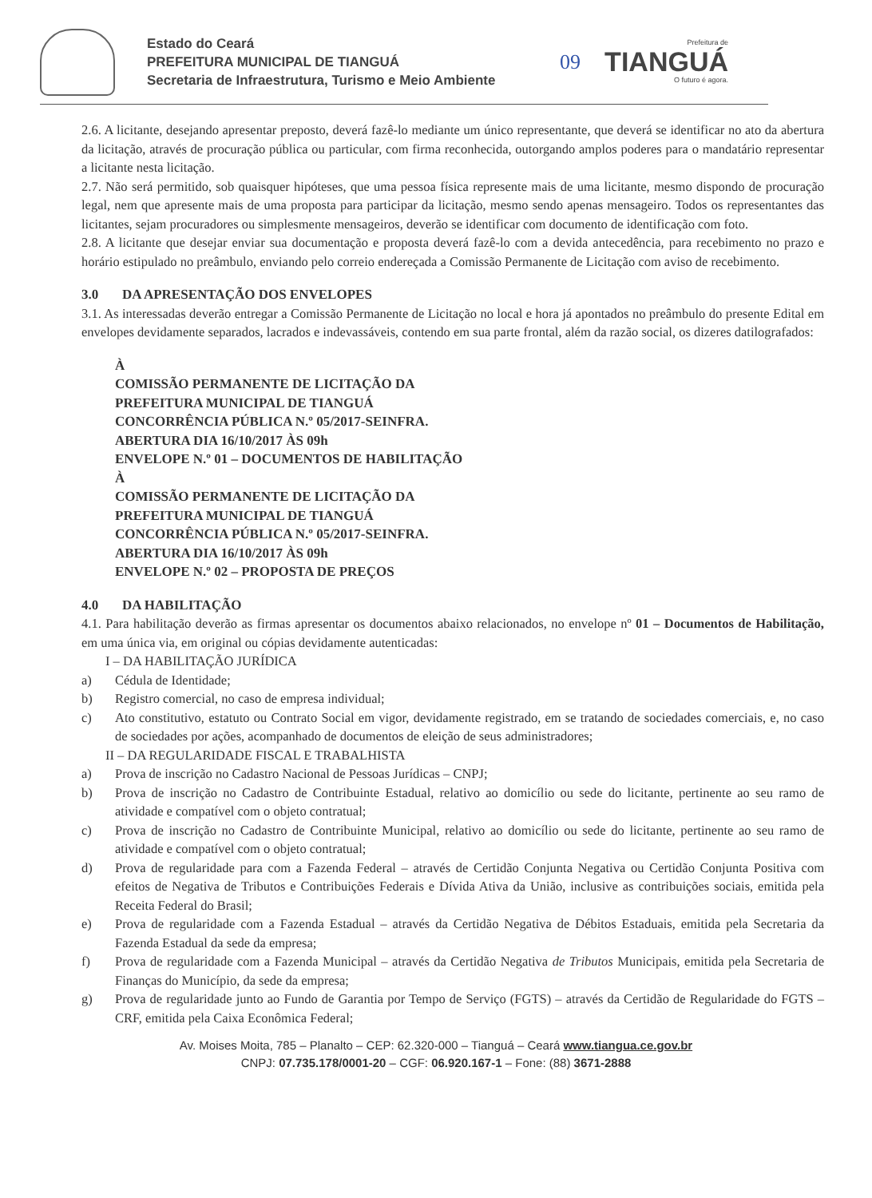Estado do Ceará
PREFEITURA MUNICIPAL DE TIANGUÁ
Secretaria de Infraestrutura, Turismo e Meio Ambiente
09
Prefeitura de
TIANGUÁ
O futuro é agora.
2.6. A licitante, desejando apresentar preposto, deverá fazê-lo mediante um único representante, que deverá se identificar no ato da abertura da licitação, através de procuração pública ou particular, com firma reconhecida, outorgando amplos poderes para o mandatário representar a licitante nesta licitação.
2.7. Não será permitido, sob quaisquer hipóteses, que uma pessoa física represente mais de uma licitante, mesmo dispondo de procuração legal, nem que apresente mais de uma proposta para participar da licitação, mesmo sendo apenas mensageiro. Todos os representantes das licitantes, sejam procuradores ou simplesmente mensageiros, deverão se identificar com documento de identificação com foto.
2.8. A licitante que desejar enviar sua documentação e proposta deverá fazê-lo com a devida antecedência, para recebimento no prazo e horário estipulado no preâmbulo, enviando pelo correio endereçada a Comissão Permanente de Licitação com aviso de recebimento.
3.0 DA APRESENTAÇÃO DOS ENVELOPES
3.1. As interessadas deverão entregar a Comissão Permanente de Licitação no local e hora já apontados no preâmbulo do presente Edital em envelopes devidamente separados, lacrados e indevassáveis, contendo em sua parte frontal, além da razão social, os dizeres datilografados:
À
COMISSÃO PERMANENTE DE LICITAÇÃO DA
PREFEITURA MUNICIPAL DE TIANGUÁ
CONCORRÊNCIA PÚBLICA N.º 05/2017-SEINFRA.
ABERTURA DIA 16/10/2017 ÀS 09h
ENVELOPE N.º 01 – DOCUMENTOS DE HABILITAÇÃO
À
COMISSÃO PERMANENTE DE LICITAÇÃO DA
PREFEITURA MUNICIPAL DE TIANGUÁ
CONCORRÊNCIA PÚBLICA N.º 05/2017-SEINFRA.
ABERTURA DIA 16/10/2017 ÀS 09h
ENVELOPE N.º 02 – PROPOSTA DE PREÇOS
4.0 DA HABILITAÇÃO
4.1. Para habilitação deverão as firmas apresentar os documentos abaixo relacionados, no envelope nº 01 – Documentos de Habilitação, em uma única via, em original ou cópias devidamente autenticadas:
I – DA HABILITAÇÃO JURÍDICA
a) Cédula de Identidade;
b) Registro comercial, no caso de empresa individual;
c) Ato constitutivo, estatuto ou Contrato Social em vigor, devidamente registrado, em se tratando de sociedades comerciais, e, no caso de sociedades por ações, acompanhado de documentos de eleição de seus administradores;
II – DA REGULARIDADE FISCAL E TRABALHISTA
a) Prova de inscrição no Cadastro Nacional de Pessoas Jurídicas – CNPJ;
b) Prova de inscrição no Cadastro de Contribuinte Estadual, relativo ao domicílio ou sede do licitante, pertinente ao seu ramo de atividade e compatível com o objeto contratual;
c) Prova de inscrição no Cadastro de Contribuinte Municipal, relativo ao domicílio ou sede do licitante, pertinente ao seu ramo de atividade e compatível com o objeto contratual;
d) Prova de regularidade para com a Fazenda Federal – através de Certidão Conjunta Negativa ou Certidão Conjunta Positiva com efeitos de Negativa de Tributos e Contribuições Federais e Dívida Ativa da União, inclusive as contribuições sociais, emitida pela Receita Federal do Brasil;
e) Prova de regularidade com a Fazenda Estadual – através da Certidão Negativa de Débitos Estaduais, emitida pela Secretaria da Fazenda Estadual da sede da empresa;
f) Prova de regularidade com a Fazenda Municipal – através da Certidão Negativa de Tributos Municipais, emitida pela Secretaria de Finanças do Município, da sede da empresa;
g) Prova de regularidade junto ao Fundo de Garantia por Tempo de Serviço (FGTS) – através da Certidão de Regularidade do FGTS – CRF, emitida pela Caixa Econômica Federal;
Av. Moises Moita, 785 – Planalto – CEP: 62.320-000 – Tianguá – Ceará www.tiangua.ce.gov.br
CNPJ: 07.735.178/0001-20 – CGF: 06.920.167-1 – Fone: (88) 3671-2888